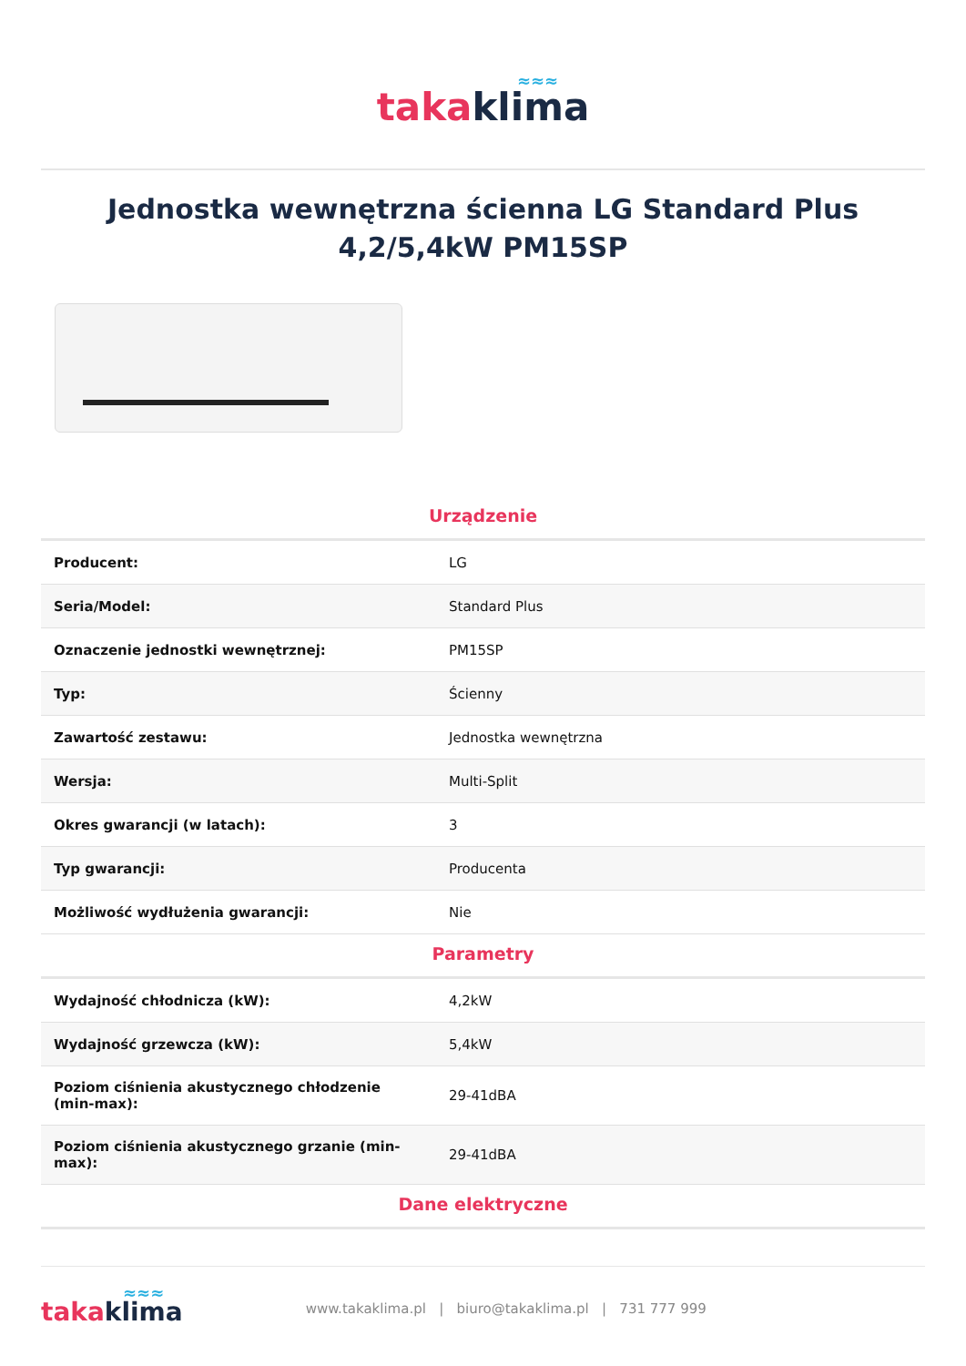≈≈≈
taka klima
Jednostka wewnętrzna ścienna LG Standard Plus 4,2/5,4kW PM15SP
Urządzenie
| Producent: | LG |
| Seria/Model: | Standard Plus |
| Oznaczenie jednostki wewnętrznej: | PM15SP |
| Typ: | Ścienny |
| Zawartość zestawu: | Jednostka wewnętrzna |
| Wersja: | Multi-Split |
| Okres gwarancji (w latach): | 3 |
| Typ gwarancji: | Producenta |
| Możliwość wydłużenia gwarancji: | Nie |
Parametry
| Wydajność chłodnicza (kW): | 4,2kW |
| Wydajność grzewcza (kW): | 5,4kW |
| Poziom ciśnienia akustycznego chłodzenie (min-max): | 29-41dBA |
| Poziom ciśnienia akustycznego grzanie (min-max): | 29-41dBA |
Dane elektryczne
≈≈≈
taka klima
www.takaklima.pl | biuro@takaklima.pl | 731 777 999